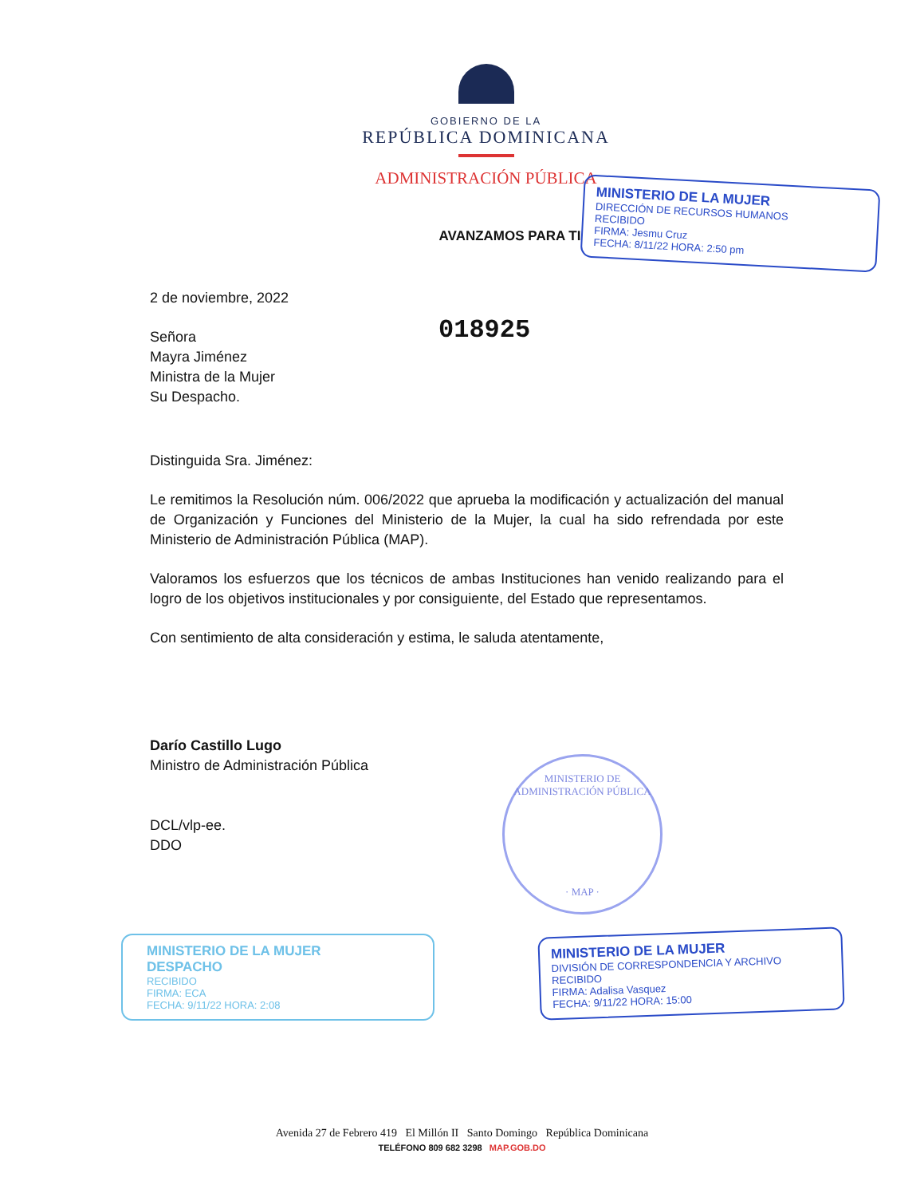GOBIERNO DE LA
REPÚBLICA DOMINICANA
ADMINISTRACIÓN PÚBLICA
AVANZAMOS PARA TI
2 de noviembre, 2022
Señora
Mayra Jiménez
Ministra de la Mujer
Su Despacho.
Distinguida Sra. Jiménez:
Le remitimos la Resolución núm. 006/2022 que aprueba la modificación y actualización del manual de Organización y Funciones del Ministerio de la Mujer, la cual ha sido refrendada por este Ministerio de Administración Pública (MAP).
Valoramos los esfuerzos que los técnicos de ambas Instituciones han venido realizando para el logro de los objetivos institucionales y por consiguiente, del Estado que representamos.
Con sentimiento de alta consideración y estima, le saluda atentamente,
Darío Castillo Lugo
Ministro de Administración Pública
DCL/vlp-ee.
DDO
018925
MINISTERIO DE LA MUJER
DIRECCIÓN DE RECURSOS HUMANOS
RECIBIDO
FIRMA: Jesmu Cruz
FECHA: 8/11/22 HORA: 2:50 pm
MINISTERIO DE ADMINISTRACIÓN PÚBLICA
· MAP ·
MINISTERIO DE LA MUJER
DESPACHO
RECIBIDO
FIRMA: ECA
FECHA: 9/11/22 HORA: 2:08
MINISTERIO DE LA MUJER
DIVISIÓN DE CORRESPONDENCIA Y ARCHIVO
RECIBIDO
FIRMA: Adalisa Vasquez
FECHA: 9/11/22 HORA: 15:00
Avenida 27 de Febrero 419 El Millón II Santo Domingo República Dominicana
TELÉFONO 809 682 3298 MAP.GOB.DO